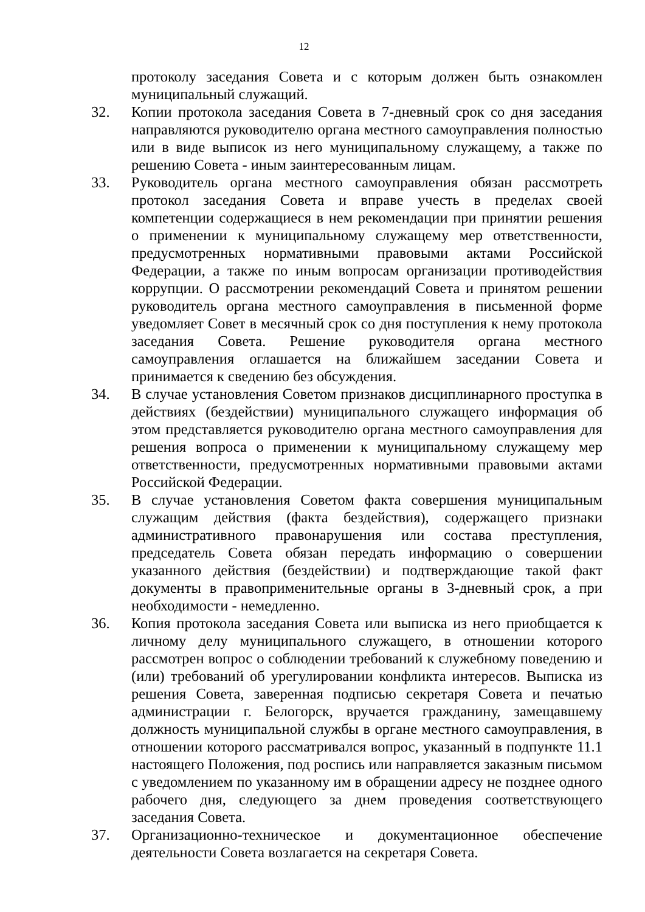12
протоколу заседания Совета и с которым должен быть ознакомлен муниципальный служащий.
32. Копии протокола заседания Совета в 7-дневный срок со дня заседания направляются руководителю органа местного самоуправления полностью или в виде выписок из него муниципальному служащему, а также по решению Совета - иным заинтересованным лицам.
33. Руководитель органа местного самоуправления обязан рассмотреть протокол заседания Совета и вправе учесть в пределах своей компетенции содержащиеся в нем рекомендации при принятии решения о применении к муниципальному служащему мер ответственности, предусмотренных нормативными правовыми актами Российской Федерации, а также по иным вопросам организации противодействия коррупции. О рассмотрении рекомендаций Совета и принятом решении руководитель органа местного самоуправления в письменной форме уведомляет Совет в месячный срок со дня поступления к нему протокола заседания Совета. Решение руководителя органа местного самоуправления оглашается на ближайшем заседании Совета и принимается к сведению без обсуждения.
34. В случае установления Советом признаков дисциплинарного проступка в действиях (бездействии) муниципального служащего информация об этом представляется руководителю органа местного самоуправления для решения вопроса о применении к муниципальному служащему мер ответственности, предусмотренных нормативными правовыми актами Российской Федерации.
35. В случае установления Советом факта совершения муниципальным служащим действия (факта бездействия), содержащего признаки административного правонарушения или состава преступления, председатель Совета обязан передать информацию о совершении указанного действия (бездействии) и подтверждающие такой факт документы в правоприменительные органы в 3-дневный срок, а при необходимости - немедленно.
36. Копия протокола заседания Совета или выписка из него приобщается к личному делу муниципального служащего, в отношении которого рассмотрен вопрос о соблюдении требований к служебному поведению и (или) требований об урегулировании конфликта интересов. Выписка из решения Совета, заверенная подписью секретаря Совета и печатью администрации г. Белогорск, вручается гражданину, замещавшему должность муниципальной службы в органе местного самоуправления, в отношении которого рассматривался вопрос, указанный в подпункте 11.1 настоящего Положения, под роспись или направляется заказным письмом с уведомлением по указанному им в обращении адресу не позднее одного рабочего дня, следующего за днем проведения соответствующего заседания Совета.
37. Организационно-техническое и документационное обеспечение деятельности Совета возлагается на секретаря Совета.